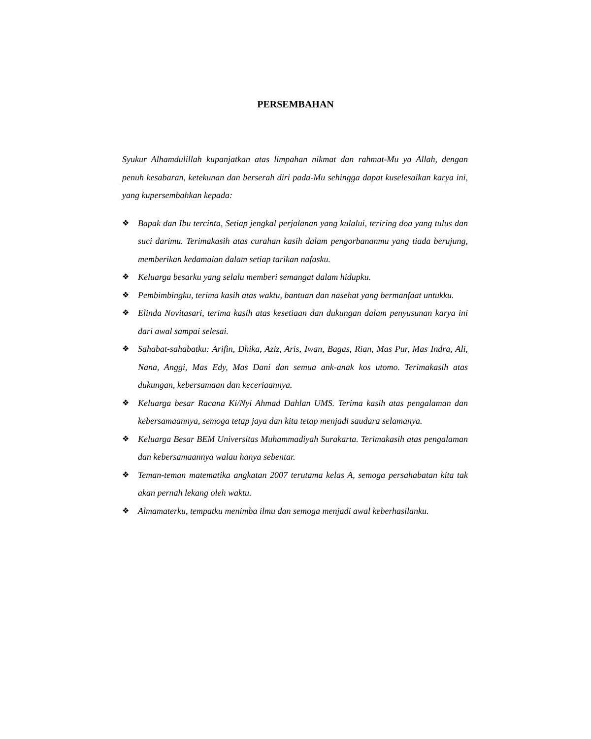PERSEMBAHAN
Syukur Alhamdulillah kupanjatkan atas limpahan nikmat dan rahmat-Mu ya Allah, dengan penuh kesabaran, ketekunan dan berserah diri pada-Mu sehingga dapat kuselesaikan karya ini, yang kupersembahkan kepada:
❖ Bapak dan Ibu tercinta, Setiap jengkal perjalanan yang kulalui, teriring doa yang tulus dan suci darimu. Terimakasih atas curahan kasih dalam pengorbananmu yang tiada berujung, memberikan kedamaian dalam setiap tarikan nafasku.
❖ Keluarga besarku yang selalu memberi semangat dalam hidupku.
❖ Pembimbingku, terima kasih atas waktu, bantuan dan nasehat yang bermanfaat untukku.
❖ Elinda Novitasari, terima kasih atas kesetiaan dan dukungan dalam penyusunan karya ini dari awal sampai selesai.
❖ Sahabat-sahabatku: Arifin, Dhika, Aziz, Aris, Iwan, Bagas, Rian, Mas Pur, Mas Indra, Ali, Nana, Anggi, Mas Edy, Mas Dani dan semua ank-anak kos utomo. Terimakasih atas dukungan, kebersamaan dan keceriaannya.
❖ Keluarga besar Racana Ki/Nyi Ahmad Dahlan UMS. Terima kasih atas pengalaman dan kebersamaannya, semoga tetap jaya dan kita tetap menjadi saudara selamanya.
❖ Keluarga Besar BEM Universitas Muhammadiyah Surakarta. Terimakasih atas pengalaman dan kebersamaannya walau hanya sebentar.
❖ Teman-teman matematika angkatan 2007 terutama kelas A, semoga persahabatan kita tak akan pernah lekang oleh waktu.
❖ Almamaterku, tempatku menimba ilmu dan semoga menjadi awal keberhasilanku.